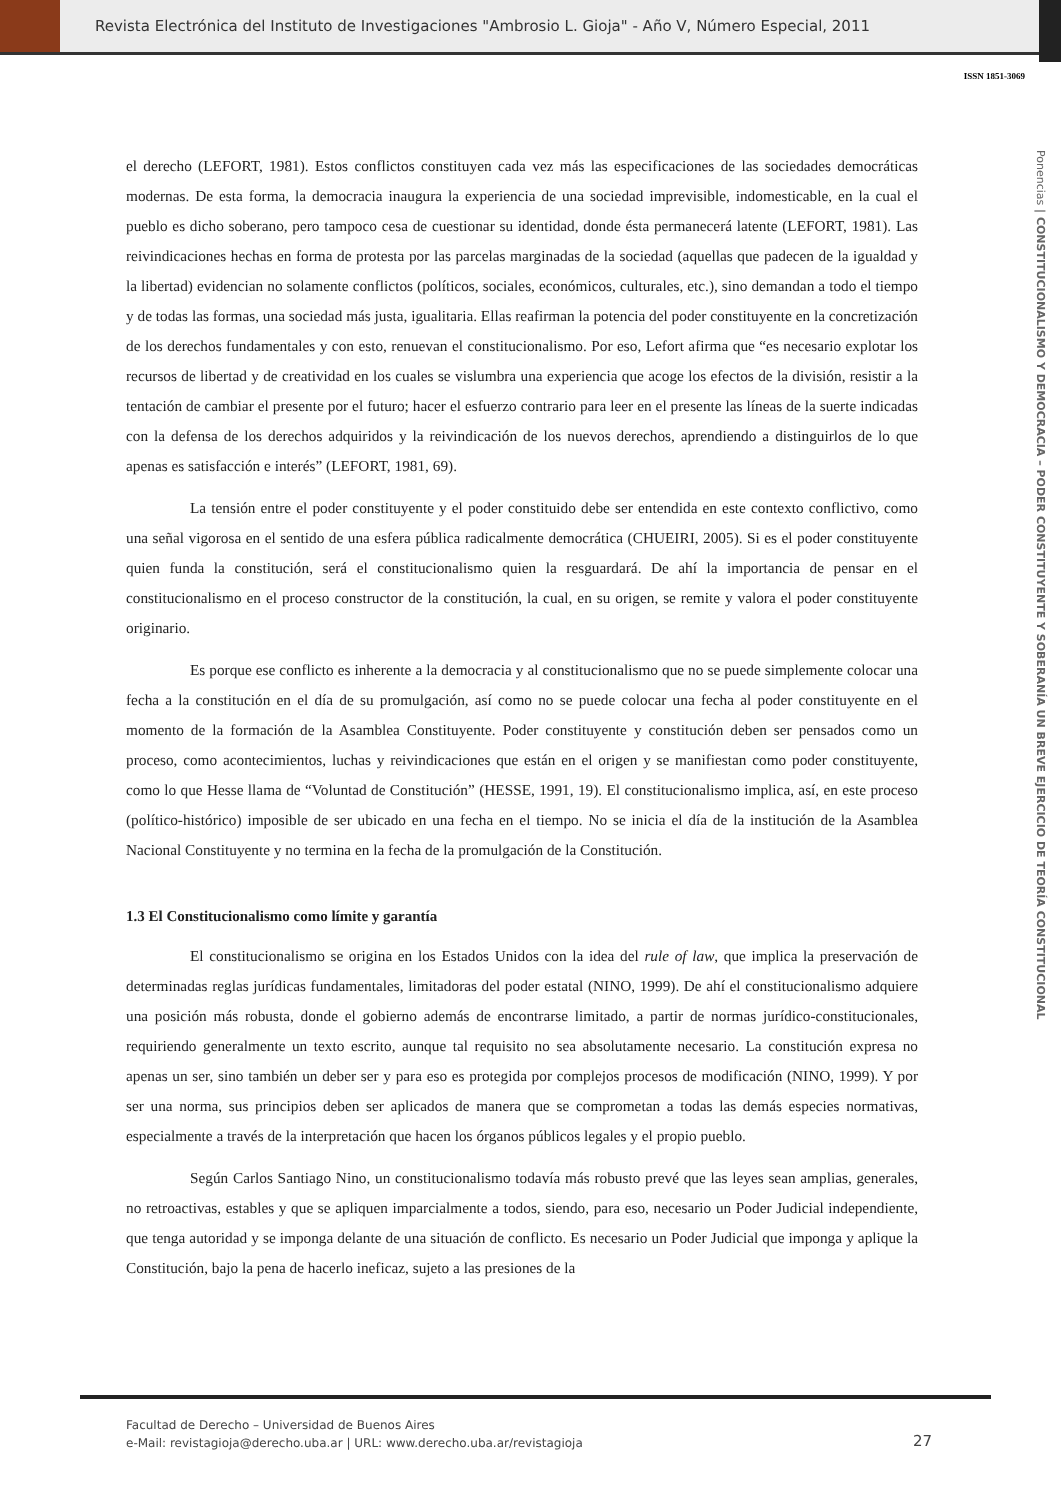Revista Electrónica del Instituto de Investigaciones "Ambrosio L. Gioja" - Año V, Número Especial, 2011
ISSN 1851-3069
Ponencias | CONSTITUCIONALISMO Y DEMOCRACIA – PODER CONSTITUYENTE Y SOBERANÍA UN BREVE EJERCICIO DE TEORÍA CONSTITUCIONAL
el derecho (LEFORT, 1981). Estos conflictos constituyen cada vez más las especificaciones de las sociedades democráticas modernas. De esta forma, la democracia inaugura la experiencia de una sociedad imprevisible, indomesticable, en la cual el pueblo es dicho soberano, pero tampoco cesa de cuestionar su identidad, donde ésta permanecerá latente (LEFORT, 1981). Las reivindicaciones hechas en forma de protesta por las parcelas marginadas de la sociedad (aquellas que padecen de la igualdad y la libertad) evidencian no solamente conflictos (políticos, sociales, económicos, culturales, etc.), sino demandan a todo el tiempo y de todas las formas, una sociedad más justa, igualitaria. Ellas reafirman la potencia del poder constituyente en la concretización de los derechos fundamentales y con esto, renuevan el constitucionalismo. Por eso, Lefort afirma que “es necesario explotar los recursos de libertad y de creatividad en los cuales se vislumbra una experiencia que acoge los efectos de la división, resistir a la tentación de cambiar el presente por el futuro; hacer el esfuerzo contrario para leer en el presente las líneas de la suerte indicadas con la defensa de los derechos adquiridos y la reivindicación de los nuevos derechos, aprendiendo a distinguirlos de lo que apenas es satisfacción e interés” (LEFORT, 1981, 69).
La tensión entre el poder constituyente y el poder constituido debe ser entendida en este contexto conflictivo, como una señal vigorosa en el sentido de una esfera pública radicalmente democrática (CHUEIRI, 2005). Si es el poder constituyente quien funda la constitución, será el constitucionalismo quien la resguardará. De ahí la importancia de pensar en el constitucionalismo en el proceso constructor de la constitución, la cual, en su origen, se remite y valora el poder constituyente originario.
Es porque ese conflicto es inherente a la democracia y al constitucionalismo que no se puede simplemente colocar una fecha a la constitución en el día de su promulgación, así como no se puede colocar una fecha al poder constituyente en el momento de la formación de la Asamblea Constituyente. Poder constituyente y constitución deben ser pensados como un proceso, como acontecimientos, luchas y reivindicaciones que están en el origen y se manifiestan como poder constituyente, como lo que Hesse llama de “Voluntad de Constitución” (HESSE, 1991, 19). El constitucionalismo implica, así, en este proceso (político-histórico) imposible de ser ubicado en una fecha en el tiempo. No se inicia el día de la institución de la Asamblea Nacional Constituyente y no termina en la fecha de la promulgación de la Constitución.
1.3 El Constitucionalismo como límite y garantía
El constitucionalismo se origina en los Estados Unidos con la idea del rule of law, que implica la preservación de determinadas reglas jurídicas fundamentales, limitadoras del poder estatal (NINO, 1999). De ahí el constitucionalismo adquiere una posición más robusta, donde el gobierno además de encontrarse limitado, a partir de normas jurídico-constitucionales, requiriendo generalmente un texto escrito, aunque tal requisito no sea absolutamente necesario. La constitución expresa no apenas un ser, sino también un deber ser y para eso es protegida por complejos procesos de modificación (NINO, 1999). Y por ser una norma, sus principios deben ser aplicados de manera que se comprometan a todas las demás especies normativas, especialmente a través de la interpretación que hacen los órganos públicos legales y el propio pueblo.
Según Carlos Santiago Nino, un constitucionalismo todavía más robusto prevé que las leyes sean amplias, generales, no retroactivas, estables y que se apliquen imparcialmente a todos, siendo, para eso, necesario un Poder Judicial independiente, que tenga autoridad y se imponga delante de una situación de conflicto. Es necesario un Poder Judicial que imponga y aplique la Constitución, bajo la pena de hacerlo ineficaz, sujeto a las presiones de la
Facultad de Derecho – Universidad de Buenos Aires
e-Mail: revistagioja@derecho.uba.ar | URL: www.derecho.uba.ar/revistagioja
27